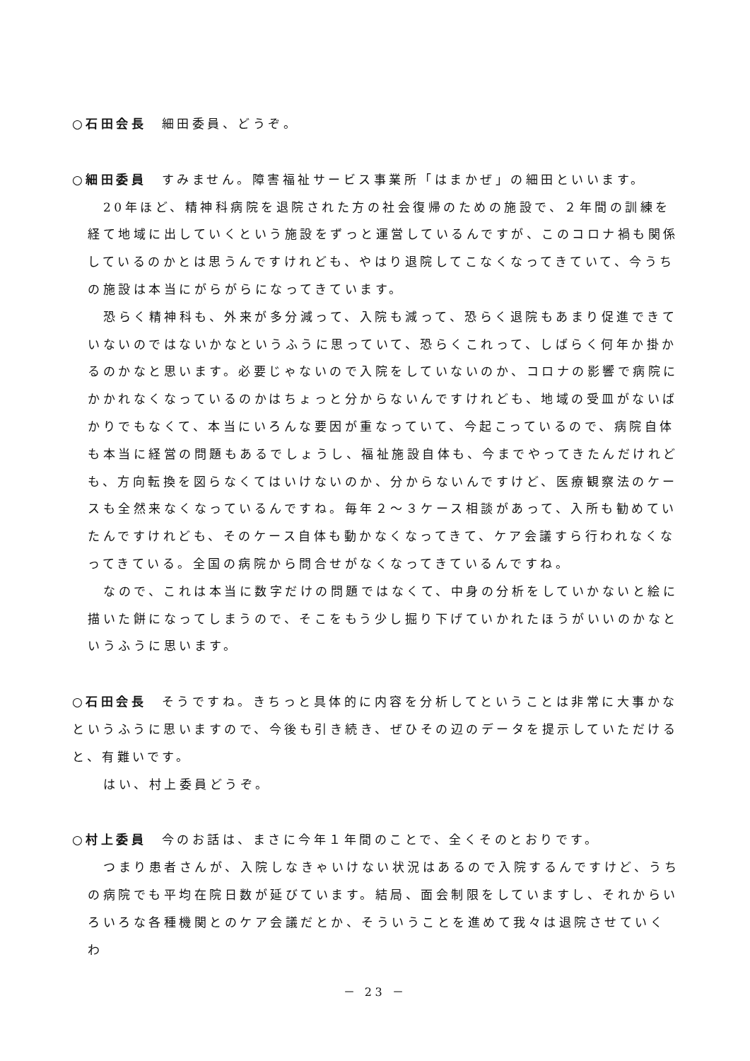○石田会長　細田委員、どうぞ。
○細田委員　すみません。障害福祉サービス事業所「はまかぜ」の細田といいます。
20年ほど、精神科病院を退院された方の社会復帰のための施設で、２年間の訓練を経て地域に出していくという施設をずっと運営しているんですが、このコロナ禍も関係しているのかとは思うんですけれども、やはり退院してこなくなってきていて、今うちの施設は本当にがらがらになってきています。
恐らく精神科も、外来が多分減って、入院も減って、恐らく退院もあまり促進できていないのではないかなというふうに思っていて、恐らくこれって、しばらく何年か掛かるのかなと思います。必要じゃないので入院をしていないのか、コロナの影響で病院にかかれなくなっているのかはちょっと分からないんですけれども、地域の受皿がないばかりでもなくて、本当にいろんな要因が重なっていて、今起こっているので、病院自体も本当に経営の問題もあるでしょうし、福祉施設自体も、今までやってきたんだけれども、方向転換を図らなくてはいけないのか、分からないんですけど、医療観察法のケースも全然来なくなっているんですね。毎年２～３ケース相談があって、入所も勧めていたんですけれども、そのケース自体も動かなくなってきて、ケア会議すら行われなくなってきている。全国の病院から問合せがなくなってきているんですね。
なので、これは本当に数字だけの問題ではなくて、中身の分析をしていかないと絵に描いた餅になってしまうので、そこをもう少し掘り下げていかれたほうがいいのかなというふうに思います。
○石田会長　そうですね。きちっと具体的に内容を分析してということは非常に大事かなというふうに思いますので、今後も引き続き、ぜひその辺のデータを提示していただけると、有難いです。
はい、村上委員どうぞ。
○村上委員　今のお話は、まさに今年１年間のことで、全くそのとおりです。
つまり患者さんが、入院しなきゃいけない状況はあるので入院するんですけど、うちの病院でも平均在院日数が延びています。結局、面会制限をしていますし、それからいろいろな各種機関とのケア会議だとか、そういうことを進めて我々は退院させていくわ
－ 23 －